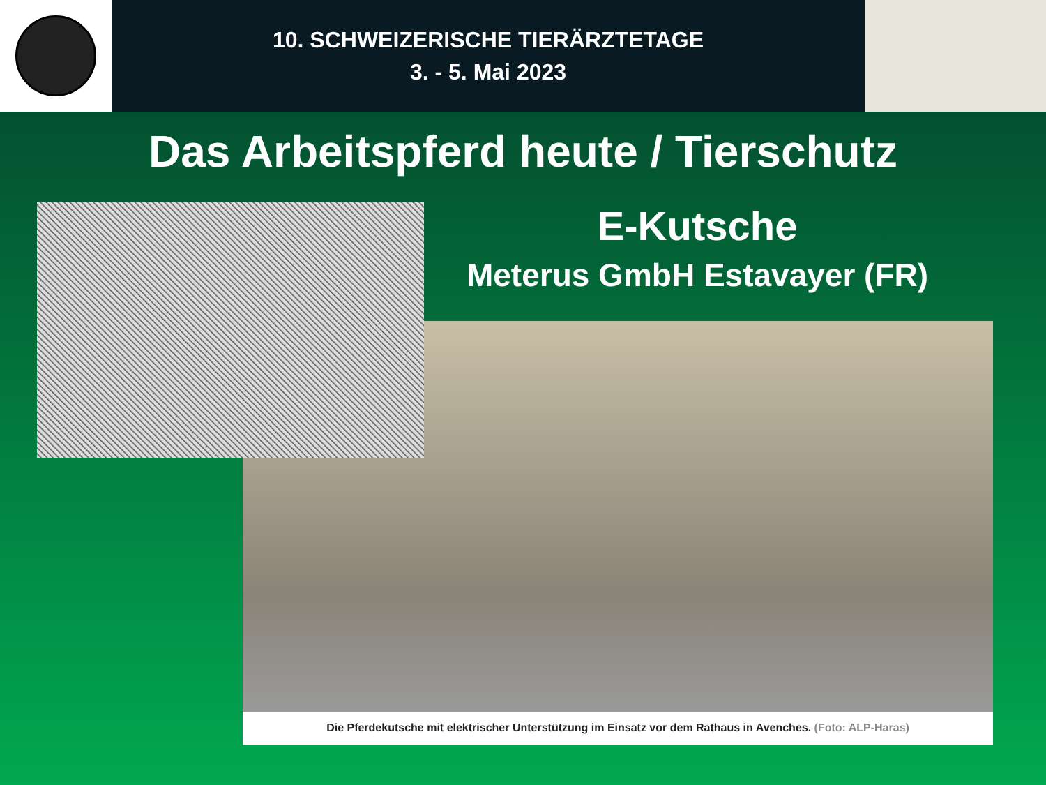10. SCHWEIZERISCHE TIERÄRZTETAGE
3. - 5. Mai 2023
Das Arbeitspferd heute / Tierschutz
E-Kutsche
Meterus GmbH Estavayer (FR)
Die Pferdekutsche mit elektrischer Unterstützung im Einsatz vor dem Rathaus in Avenches. (Foto: ALP-Haras)